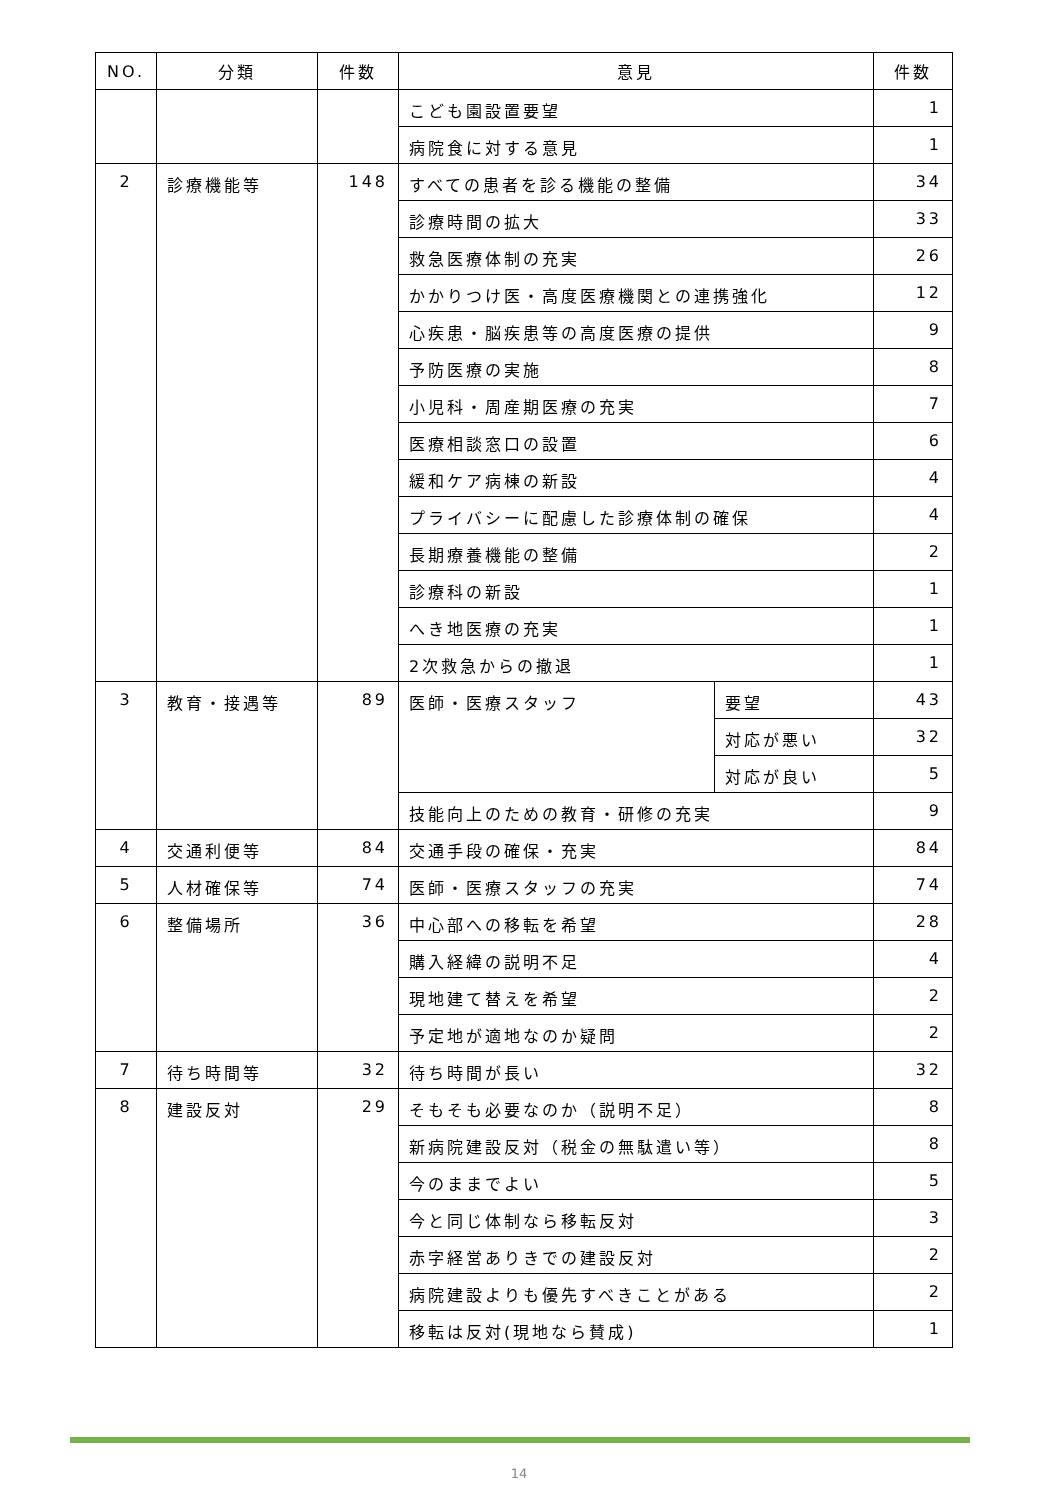| NO. | 分類 | 件数 | 意見 | | 件数 |
| --- | --- | --- | --- | --- | --- |
| | | | こども園設置要望 | | 1 |
| | | | 病院食に対する意見 | | 1 |
| 2 | 診療機能等 | 148 | すべての患者を診る機能の整備 | | 34 |
| | | | 診療時間の拡大 | | 33 |
| | | | 救急医療体制の充実 | | 26 |
| | | | かかりつけ医・高度医療機関との連携強化 | | 12 |
| | | | 心疾患・脳疾患等の高度医療の提供 | | 9 |
| | | | 予防医療の実施 | | 8 |
| | | | 小児科・周産期医療の充実 | | 7 |
| | | | 医療相談窓口の設置 | | 6 |
| | | | 緩和ケア病棟の新設 | | 4 |
| | | | プライバシーに配慮した診療体制の確保 | | 4 |
| | | | 長期療養機能の整備 | | 2 |
| | | | 診療科の新設 | | 1 |
| | | | へき地医療の充実 | | 1 |
| | | | 2次救急からの撤退 | | 1 |
| 3 | 教育・接遇等 | 89 | 医師・医療スタッフ | 要望 | 43 |
| | | | | 対応が悪い | 32 |
| | | | | 対応が良い | 5 |
| | | | 技能向上のための教育・研修の充実 | | 9 |
| 4 | 交通利便等 | 84 | 交通手段の確保・充実 | | 84 |
| 5 | 人材確保等 | 74 | 医師・医療スタッフの充実 | | 74 |
| 6 | 整備場所 | 36 | 中心部への移転を希望 | | 28 |
| | | | 購入経緯の説明不足 | | 4 |
| | | | 現地建て替えを希望 | | 2 |
| | | | 予定地が適地なのか疑問 | | 2 |
| 7 | 待ち時間等 | 32 | 待ち時間が長い | | 32 |
| 8 | 建設反対 | 29 | そもそも必要なのか（説明不足） | | 8 |
| | | | 新病院建設反対（税金の無駄遣い等） | | 8 |
| | | | 今のままでよい | | 5 |
| | | | 今と同じ体制なら移転反対 | | 3 |
| | | | 赤字経営ありきでの建設反対 | | 2 |
| | | | 病院建設よりも優先すべきことがある | | 2 |
| | | | 移転は反対(現地なら賛成) | | 1 |
14